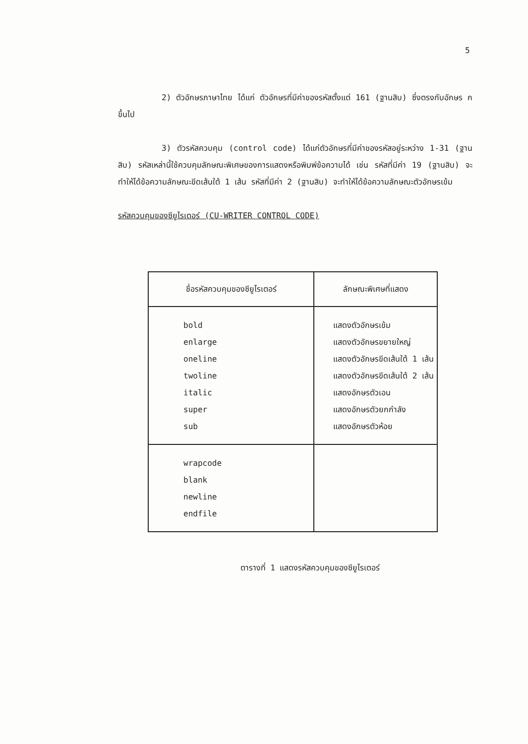5
2) ตัวอักษรภาษาไทย ได้แก่ ตัวอักษรที่มีค่าของรหัสตั้งแต่ 161 (ฐานสิบ) ซึ่งตรงกับอักษร ก ขึ้นไป
3) ตัวรหัสควบคุม (control code) ได้แก่ตัวอักษรที่มีค่าของรหัสอยู่ระหว่าง 1-31 (ฐานสิบ) รหัสเหล่านี้ใช้ควบคุมลักษณะพิเศษของการแสดงหรือพิมพ์ข้อความได้ เช่น รหัสที่มีค่า 19 (ฐานสิบ) จะทำให้ได้ข้อความลักษณะขีดเส้นใต้ 1 เส้น รหัสที่มีค่า 2 (ฐานสิบ) จะทำให้ได้ข้อความลักษณะตัวอักษรเข้ม
รหัสควบคุมของซียูไรเตอร์ (CU-WRITER CONTROL CODE)
| ชื่อรหัสควบคุมของซียูไรเตอร์ | ลักษณะพิเศษที่แสดง |
| --- | --- |
| bold enlarge oneline twoline italic super sub | แสดงตัวอักษรเข้ม แสดงตัวอักษรขยายใหญ่ แสดงตัวอักษรขีดเส้นใต้ 1 เส้น แสดงตัวอักษรขีดเส้นใต้ 2 เส้น แสดงอักษรตัวเอน แสดงอักษรตัวยกกำลัง แสดงอักษรตัวห้อย |
| wrapcode blank newline endfile | |
ตารางที่ 1 แสดงรหัสควบคุมของซียูไรเตอร์